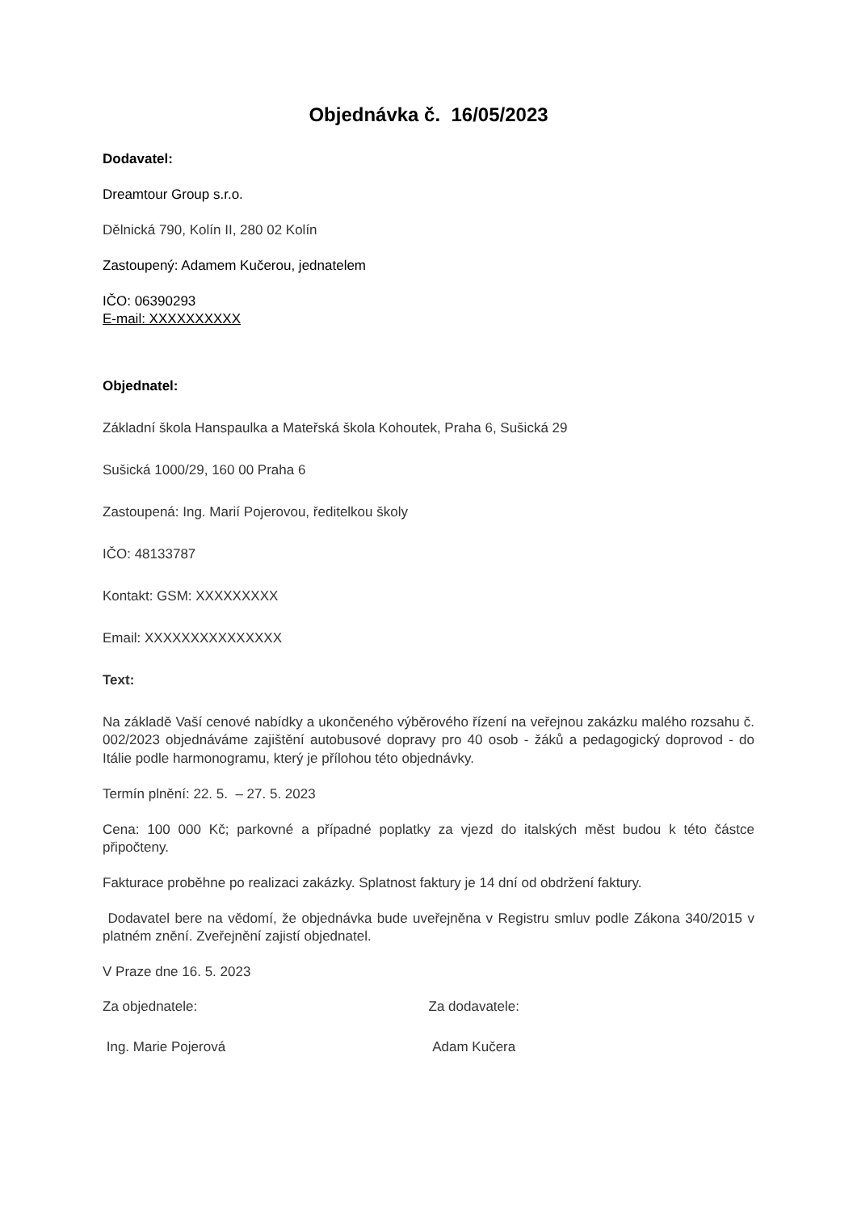Objednávka č. 16/05/2023
Dodavatel:
Dreamtour Group s.r.o.
Dělnická 790, Kolín II, 280 02 Kolín
Zastoupený: Adamem Kučerou, jednatelem
IČO: 06390293
E-mail: XXXXXXXXXX
Objednatel:
Základní škola Hanspaulka a Mateřská škola Kohoutek, Praha 6, Sušická 29
Sušická 1000/29, 160 00 Praha 6
Zastoupená: Ing. Marií Pojerovou, ředitelkou školy
IČO: 48133787
Kontakt: GSM: XXXXXXXXX
Email: XXXXXXXXXXXXXXX
Text:
Na základě Vaší cenové nabídky a ukončeného výběrového řízení na veřejnou zakázku malého rozsahu č. 002/2023 objednáváme zajištění autobusové dopravy pro 40 osob - žáků a pedagogický doprovod - do Itálie podle harmonogramu, který je přílohou této objednávky.
Termín plnění: 22. 5. – 27. 5. 2023
Cena: 100 000 Kč; parkovné a případné poplatky za vjezd do italských měst budou k této částce připočteny.
Fakturace proběhne po realizaci zakázky. Splatnost faktury je 14 dní od obdržení faktury.
Dodavatel bere na vědomí, že objednávka bude uveřejněna v Registru smluv podle Zákona 340/2015 v platném znění. Zveřejnění zajistí objednatel.
V Praze dne 16. 5. 2023
Za objednatele: Za dodavatele:
Ing. Marie Pojerová Adam Kučera